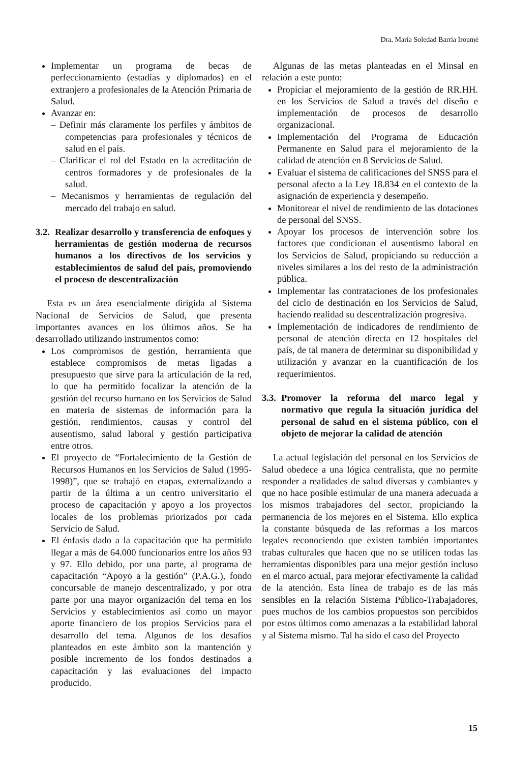Dra. María Soledad Barría Iroumé
Implementar un programa de becas de perfeccionamiento (estadías y diplomados) en el extranjero a profesionales de la Atención Primaria de Salud.
Avanzar en:
– Definir más claramente los perfiles y ámbitos de competencias para profesionales y técnicos de salud en el país.
– Clarificar el rol del Estado en la acreditación de centros formadores y de profesionales de la salud.
– Mecanismos y herramientas de regulación del mercado del trabajo en salud.
3.2. Realizar desarrollo y transferencia de enfoques y herramientas de gestión moderna de recursos humanos a los directivos de los servicios y establecimientos de salud del país, promoviendo el proceso de descentralización
Esta es un área esencialmente dirigida al Sistema Nacional de Servicios de Salud, que presenta importantes avances en los últimos años. Se ha desarrollado utilizando instrumentos como:
Los compromisos de gestión, herramienta que establece compromisos de metas ligadas a presupuesto que sirve para la articulación de la red, lo que ha permitido focalizar la atención de la gestión del recurso humano en los Servicios de Salud en materia de sistemas de información para la gestión, rendimientos, causas y control del ausentismo, salud laboral y gestión participativa entre otros.
El proyecto de “Fortalecimiento de la Gestión de Recursos Humanos en los Servicios de Salud (1995-1998)”, que se trabajó en etapas, externalizando a partir de la última a un centro universitario el proceso de capacitación y apoyo a los proyectos locales de los problemas priorizados por cada Servicio de Salud.
El énfasis dado a la capacitación que ha permitido llegar a más de 64.000 funcionarios entre los años 93 y 97. Ello debido, por una parte, al programa de capacitación “Apoyo a la gestión” (P.A.G.), fondo concursable de manejo descentralizado, y por otra parte por una mayor organización del tema en los Servicios y establecimientos así como un mayor aporte financiero de los propios Servicios para el desarrollo del tema. Algunos de los desafíos planteados en este ámbito son la mantención y posible incremento de los fondos destinados a capacitación y las evaluaciones del impacto producido.
Algunas de las metas planteadas en el Minsal en relación a este punto:
Propiciar el mejoramiento de la gestión de RR.HH. en los Servicios de Salud a través del diseño e implementación de procesos de desarrollo organizacional.
Implementación del Programa de Educación Permanente en Salud para el mejoramiento de la calidad de atención en 8 Servicios de Salud.
Evaluar el sistema de calificaciones del SNSS para el personal afecto a la Ley 18.834 en el contexto de la asignación de experiencia y desempeño.
Monitorear el nivel de rendimiento de las dotaciones de personal del SNSS.
Apoyar los procesos de intervención sobre los factores que condicionan el ausentismo laboral en los Servicios de Salud, propiciando su reducción a niveles similares a los del resto de la administración pública.
Implementar las contrataciones de los profesionales del ciclo de destinación en los Servicios de Salud, haciendo realidad su descentralización progresiva.
Implementación de indicadores de rendimiento de personal de atención directa en 12 hospitales del país, de tal manera de determinar su disponibilidad y utilización y avanzar en la cuantificación de los requerimientos.
3.3. Promover la reforma del marco legal y normativo que regula la situación jurídica del personal de salud en el sistema público, con el objeto de mejorar la calidad de atención
La actual legislación del personal en los Servicios de Salud obedece a una lógica centralista, que no permite responder a realidades de salud diversas y cambiantes y que no hace posible estimular de una manera adecuada a los mismos trabajadores del sector, propiciando la permanencia de los mejores en el Sistema. Ello explica la constante búsqueda de las reformas a los marcos legales reconociendo que existen también importantes trabas culturales que hacen que no se utilicen todas las herramientas disponibles para una mejor gestión incluso en el marco actual, para mejorar efectivamente la calidad de la atención. Esta línea de trabajo es de las más sensibles en la relación Sistema Público-Trabajadores, pues muchos de los cambios propuestos son percibidos por estos últimos como amenazas a la estabilidad laboral y al Sistema mismo. Tal ha sido el caso del Proyecto
15